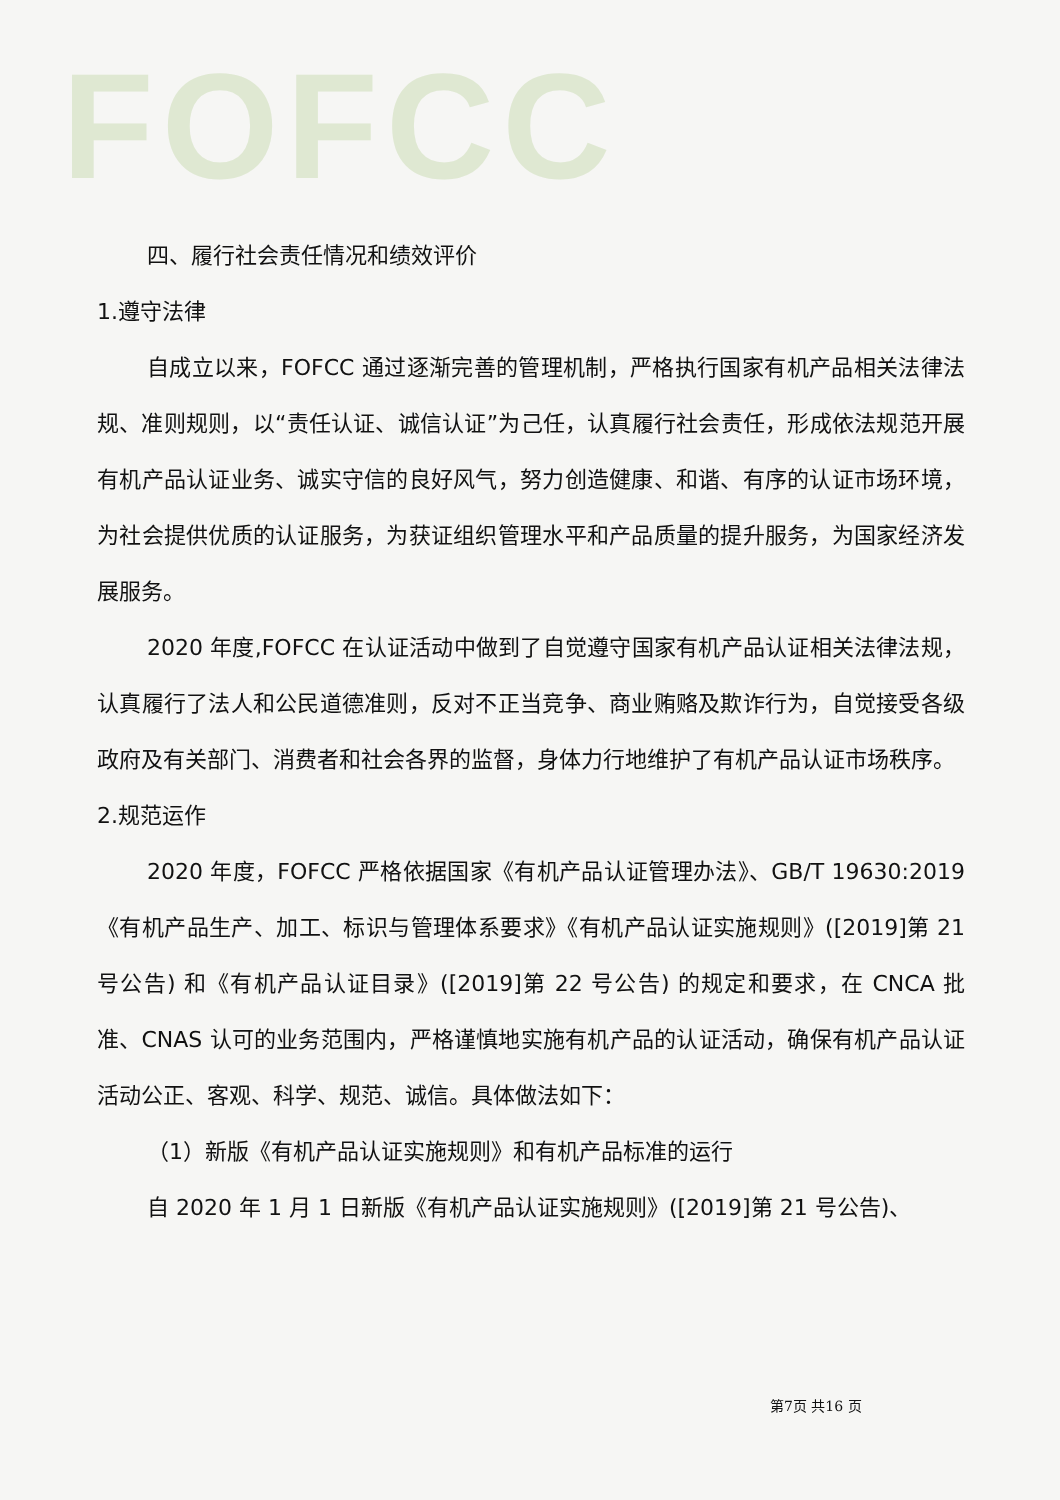FOFCC
四、履行社会责任情况和绩效评价
1.遵守法律
自成立以来，FOFCC 通过逐渐完善的管理机制，严格执行国家有机产品相关法律法规、准则规则，以“责任认证、诚信认证”为己任，认真履行社会责任，形成依法规范开展有机产品认证业务、诚实守信的良好风气，努力创造健康、和谐、有序的认证市场环境，为社会提供优质的认证服务，为获证组织管理水平和产品质量的提升服务，为国家经济发展服务。
2020 年度,FOFCC 在认证活动中做到了自觉遵守国家有机产品认证相关法律法规，认真履行了法人和公民道德准则，反对不正当竞争、商业贿赂及欺诈行为，自觉接受各级政府及有关部门、消费者和社会各界的监督，身体力行地维护了有机产品认证市场秩序。
2.规范运作
2020 年度，FOFCC 严格依据国家《有机产品认证管理办法》、GB/T 19630:2019《有机产品生产、加工、标识与管理体系要求》《有机产品认证实施规则》([2019]第 21 号公告) 和《有机产品认证目录》([2019]第 22 号公告) 的规定和要求，在 CNCA 批准、CNAS 认可的业务范围内，严格谨慎地实施有机产品的认证活动，确保有机产品认证活动公正、客观、科学、规范、诚信。具体做法如下：
（1）新版《有机产品认证实施规则》和有机产品标准的运行
自 2020 年 1 月 1 日新版《有机产品认证实施规则》([2019]第 21 号公告)、
第7页 共16 页